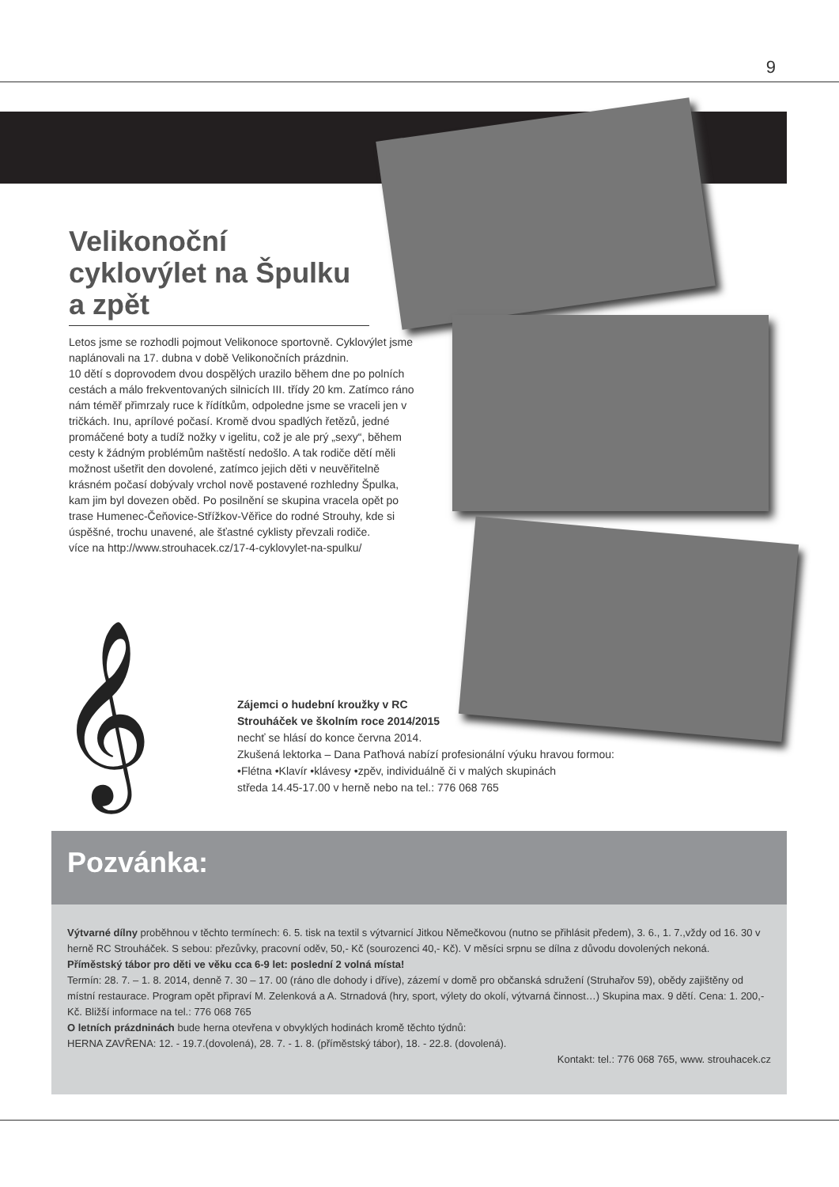9
Velikonoční cyklovýlet na Špulku a zpět
Letos jsme se rozhodli pojmout Velikonoce sportovně. Cyklovýlet jsme naplánovali na 17. dubna v době Velikonočních prázdnin.
10 dětí s doprovodem dvou dospělých urazilo během dne po polních cestách a málo frekventovaných silnicích III. třídy 20 km. Zatímco ráno nám téměř přimrzaly ruce k řídítkům, odpoledne jsme se vraceli jen v tričkách. Inu, aprílové počasí. Kromě dvou spadlých řetězů, jedné promáčené boty a tudíž nožky v igelitu, což je ale prý „sexy“, během cesty k žádným problémům naštěstí nedošlo. A tak rodiče dětí měli možnost ušetřit den dovolené, zatímco jejich děti v neuvěřitelně krásném počasí dobývaly vrchol nově postavené rozhledny Špulka, kam jim byl dovezen oběd. Po posilnění se skupina vracela opět po trase Humenec-Čeňovice-Střížkov-Věřice do rodné Strouhy, kde si úspěšné, trochu unavené, ale šťastné cyklisty převzali rodiče.
více na http://www.strouhacek.cz/17-4-cyklovylet-na-spulku/
𝄞
Zájemci o hudební kroužky v RC
Strouháček ve školním roce 2014/2015
nechť se hlásí do konce června 2014.
Zkušená lektorka – Dana Paťhová nabízí profesionální výuku hravou formou:
•Flétna •Klavír •klávesy •zpěv, individuálně či v malých skupinách
středa 14.45-17.00 v herně nebo na tel.: 776 068 765
Pozvánka:
Výtvarné dílny proběhnou v těchto termínech: 6. 5. tisk na textil s výtvarnicí Jitkou Němečkovou (nutno se přihlásit předem), 3. 6., 1. 7.,vždy od 16. 30 v herně RC Strouháček. S sebou: přezůvky, pracovní oděv, 50,- Kč (sourozenci 40,- Kč). V měsíci srpnu se dílna z důvodu dovolených nekoná.
Příměstský tábor pro děti ve věku cca 6-9 let: poslední 2 volná místa!
Termín: 28. 7. – 1. 8. 2014, denně 7. 30 – 17. 00 (ráno dle dohody i dříve), zázemí v domě pro občanská sdružení (Struhařov 59), obědy zajištěny od místní restaurace. Program opět připraví M. Zelenková a A. Strnadová (hry, sport, výlety do okolí, výtvarná činnost…) Skupina max. 9 dětí. Cena: 1. 200,- Kč. Bližší informace na tel.: 776 068 765
O letních prázdninách bude herna otevřena v obvyklých hodinách kromě těchto týdnů:
HERNA ZAVŘENA: 12. - 19.7.(dovolená), 28. 7. - 1. 8. (příměstský tábor), 18. - 22.8. (dovolená).
Kontakt: tel.: 776 068 765, www. strouhacek.cz